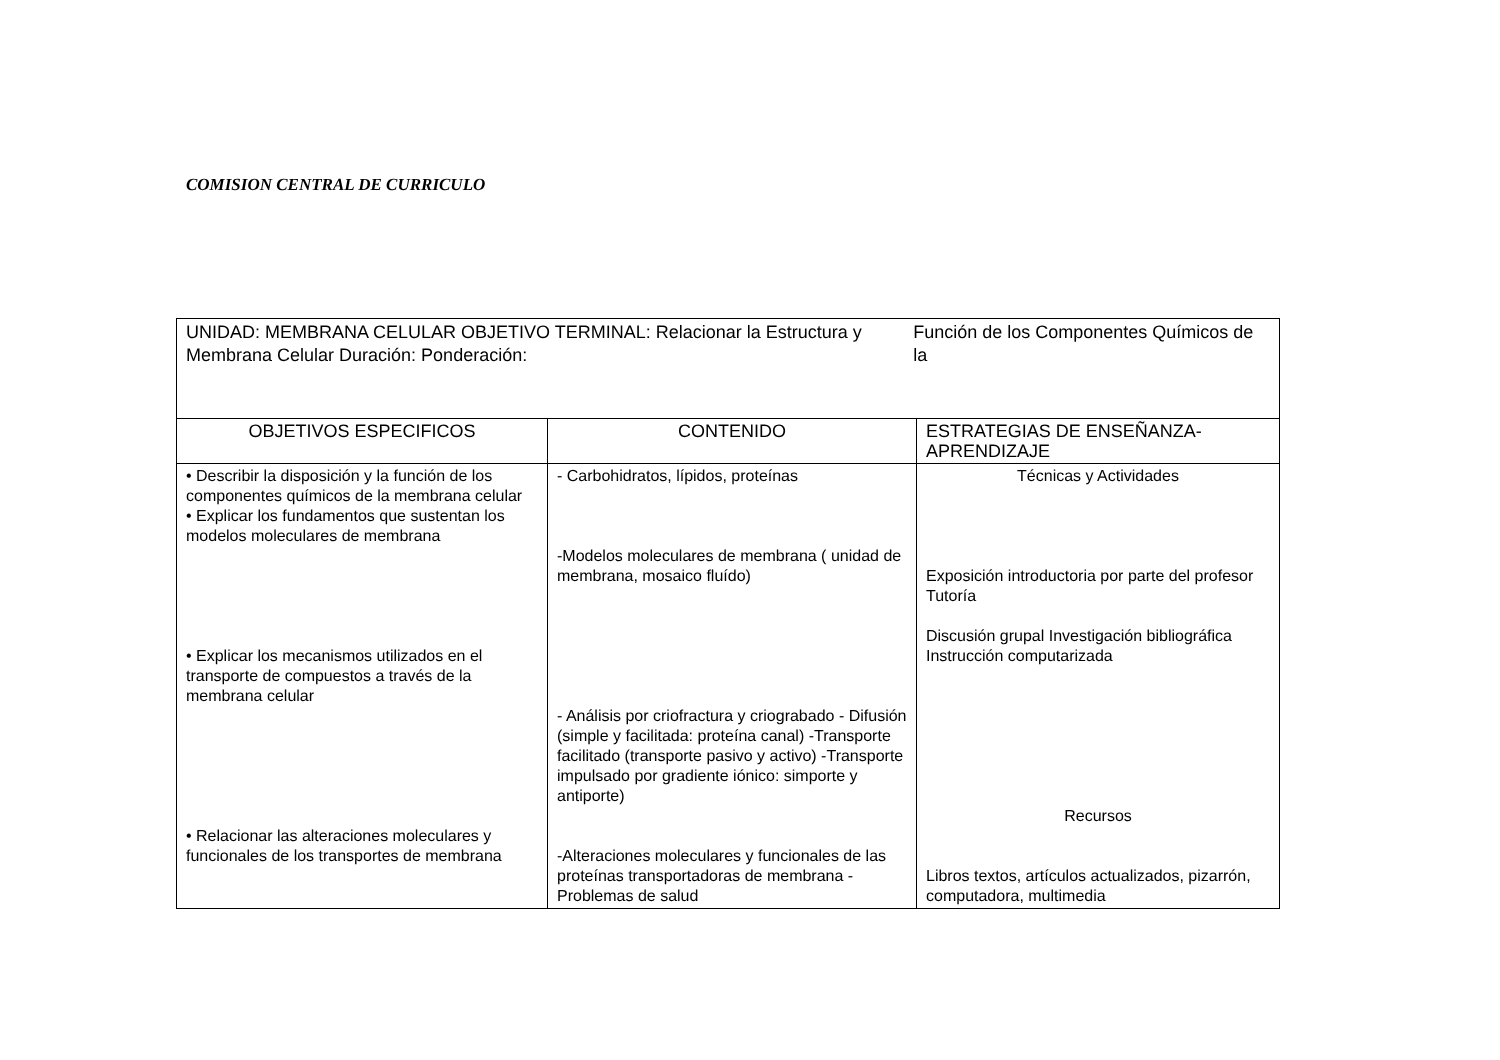COMISION CENTRAL DE CURRICULO
| UNIDAD: MEMBRANA CELULAR OBJETIVO TERMINAL: Relacionar la Estructura y Membrana Celular Duración: Ponderación: Función de los Componentes Químicos de la | | |
| OBJETIVOS ESPECIFICOS | CONTENIDO | ESTRATEGIAS DE ENSEÑANZA-APRENDIZAJE |
| • Describir la disposición y la función de los componentes químicos de la membrana celular • Explicar los fundamentos que sustentan los modelos moleculares de membrana • Explicar los mecanismos utilizados en el transporte de compuestos a través de la membrana celular • Relacionar las alteraciones moleculares y funcionales de los transportes de membrana | - Carbohidratos, lípidos, proteínas -Modelos moleculares de membrana ( unidad de membrana, mosaico fluído) - Análisis por criofractura y criograbado - Difusión (simple y facilitada: proteína canal) -Transporte facilitado (transporte pasivo y activo) -Transporte impulsado por gradiente iónico: simporte y antiporte) -Alteraciones moleculares y funcionales de las proteínas transportadoras de membrana -Problemas de salud | Técnicas y Actividades Exposición introductoria por parte del profesor Tutoría Discusión grupal Investigación bibliográfica Instrucción computarizada Recursos Libros textos, artículos actualizados, pizarrón, computadora, multimedia |